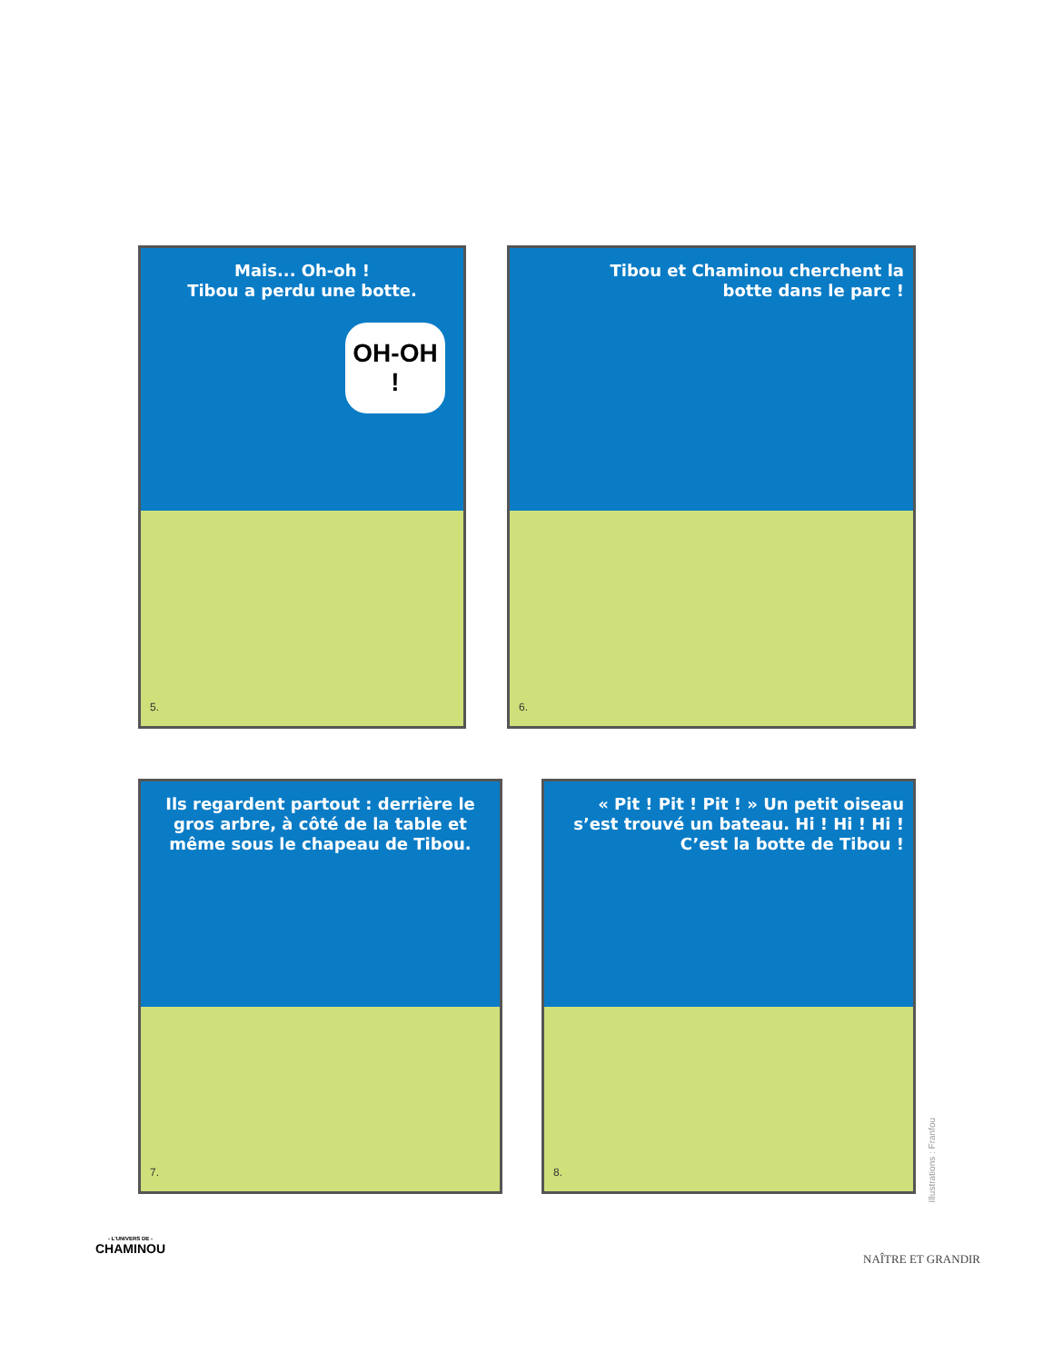Mais... Oh-oh !
Tibou a perdu une botte.
OH-OH !
5.
Tibou et Chaminou cherchent la
botte dans le parc !
6.
Ils regardent partout : derrière le gros arbre, à côté de la table et même sous le chapeau de Tibou.
7.
« Pit ! Pit ! Pit ! » Un petit oiseau s’est trouvé un bateau. Hi ! Hi ! Hi ! C’est la botte de Tibou !
8.
Illustrations : Franfou
- L'UNIVERS DE -
CHAMINOU
NAÎTRE ET GRANDIR